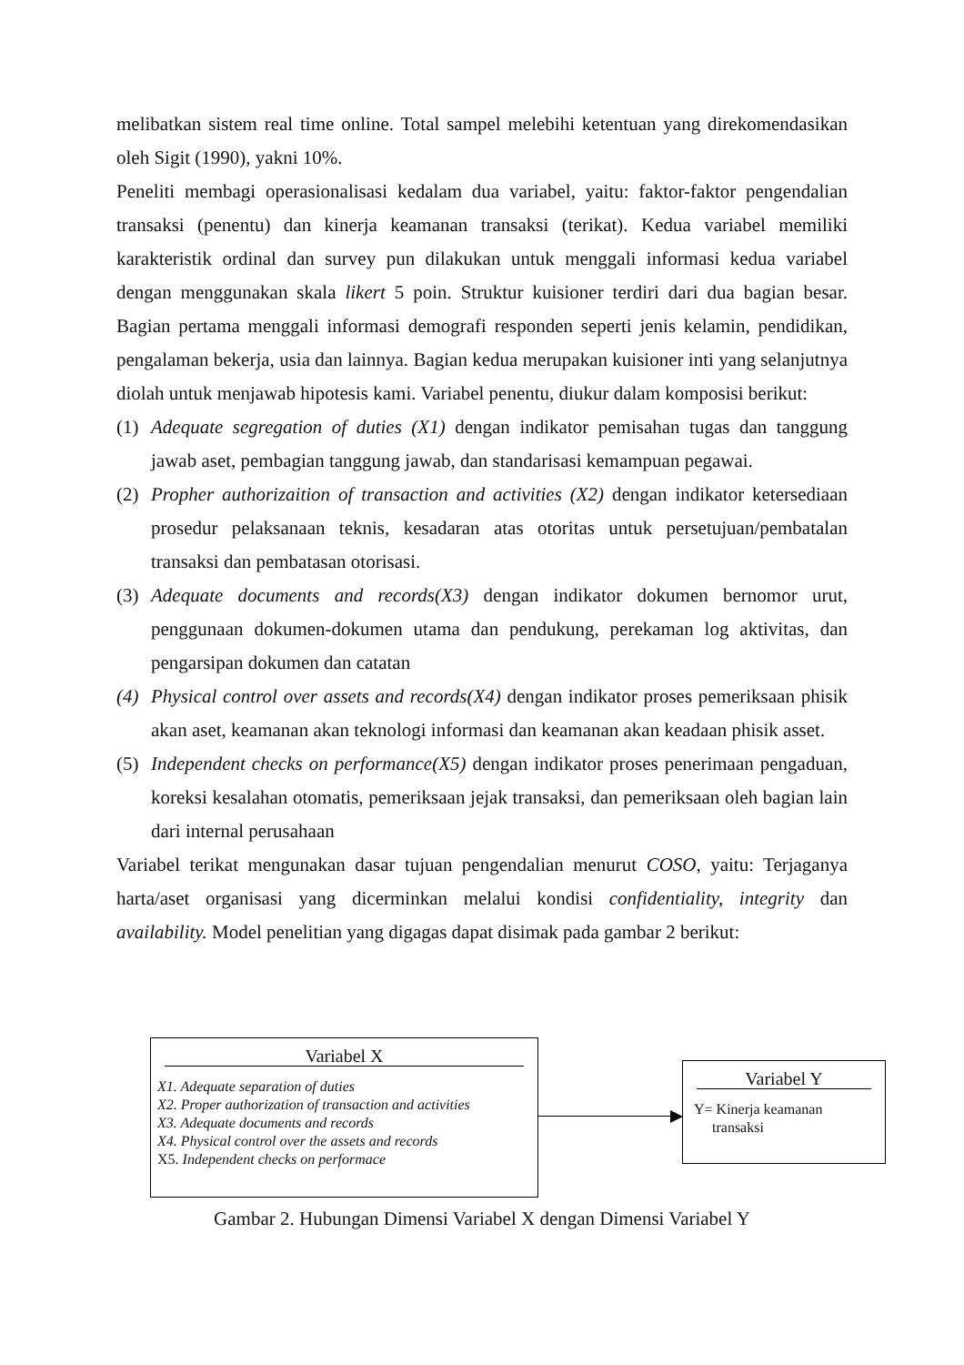melibatkan sistem real time online. Total sampel melebihi ketentuan yang direkomendasikan oleh Sigit (1990), yakni 10%.
Peneliti membagi operasionalisasi kedalam dua variabel, yaitu: faktor-faktor pengendalian transaksi (penentu) dan kinerja keamanan transaksi (terikat). Kedua variabel memiliki karakteristik ordinal dan survey pun dilakukan untuk menggali informasi kedua variabel dengan menggunakan skala likert 5 poin. Struktur kuisioner terdiri dari dua bagian besar. Bagian pertama menggali informasi demografi responden seperti jenis kelamin, pendidikan, pengalaman bekerja, usia dan lainnya. Bagian kedua merupakan kuisioner inti yang selanjutnya diolah untuk menjawab hipotesis kami. Variabel penentu, diukur dalam komposisi berikut:
(1) Adequate segregation of duties (X1) dengan indikator pemisahan tugas dan tanggung jawab aset, pembagian tanggung jawab, dan standarisasi kemampuan pegawai.
(2) Propher authorizaition of transaction and activities (X2) dengan indikator ketersediaan prosedur pelaksanaan teknis, kesadaran atas otoritas untuk persetujuan/pembatalan transaksi dan pembatasan otorisasi.
(3) Adequate documents and records(X3) dengan indikator dokumen bernomor urut, penggunaan dokumen-dokumen utama dan pendukung, perekaman log aktivitas, dan pengarsipan dokumen dan catatan
(4) Physical control over assets and records(X4) dengan indikator proses pemeriksaan phisik akan aset, keamanan akan teknologi informasi dan keamanan akan keadaan phisik asset.
(5) Independent checks on performance(X5) dengan indikator proses penerimaan pengaduan, koreksi kesalahan otomatis, pemeriksaan jejak transaksi, dan pemeriksaan oleh bagian lain dari internal perusahaan
Variabel terikat mengunakan dasar tujuan pengendalian menurut COSO, yaitu: Terjaganya harta/aset organisasi yang dicerminkan melalui kondisi confidentiality, integrity dan availability. Model penelitian yang digagas dapat disimak pada gambar 2 berikut:
Variabel X
X1. Adequate separation of duties
X2. Proper authorization of transaction and activities
X3. Adequate documents and records
X4. Physical control over the assets and records
X5. Independent checks on performace
Variabel Y
Y= Kinerja keamanan
transaksi
Gambar 2. Hubungan Dimensi Variabel X dengan Dimensi Variabel Y